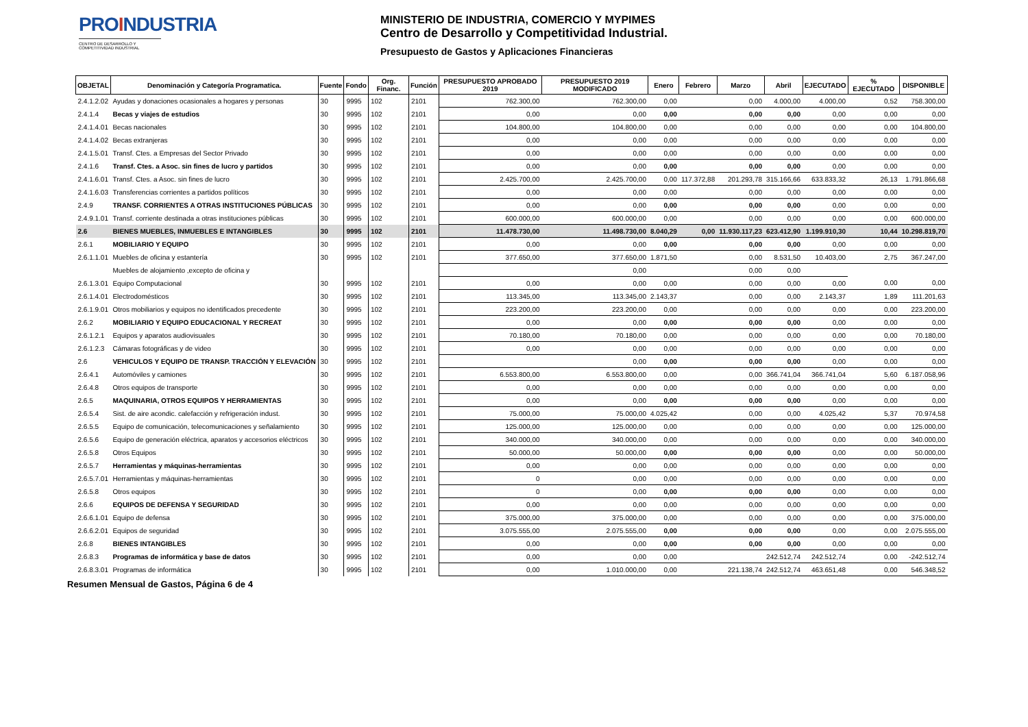PROINDUSTRIA
CENTRO DE DESARROLLO Y COMPETITIVIDAD INDUSTRIAL
MINISTERIO DE INDUSTRIA, COMERCIO Y MYPIMES
Centro de Desarrollo y Competitividad Industrial.
Presupuesto de Gastos y Aplicaciones Financieras
| OBJETAL | Denominación y Categoría Programatica. | Fuente | Fondo | Org. Financ. | Función | PRESUPUESTO APROBADO 2019 | PRESUPUESTO 2019 MODIFICADO | Enero | Febrero | Marzo | Abril | EJECUTADO | % EJECUTADO | DISPONIBLE |
| --- | --- | --- | --- | --- | --- | --- | --- | --- | --- | --- | --- | --- | --- | --- |
| 2.4.1.2.02 | Ayudas y donaciones ocasionales a hogares y personas | 30 | 9995 | 102 | 2101 | 762.300,00 | 762.300,00 | 0,00 | | 0,00 | 4.000,00 | 4.000,00 | 0,52 | 758.300,00 |
| 2.4.1.4 | Becas y viajes de estudios | 30 | 9995 | 102 | 2101 | 0,00 | 0,00 | 0,00 | | 0,00 | 0,00 | 0,00 | 0,00 | 0,00 |
| 2.4.1.4.01 | Becas nacionales | 30 | 9995 | 102 | 2101 | 104.800,00 | 104.800,00 | 0,00 | | 0,00 | 0,00 | 0,00 | 0,00 | 104.800,00 |
| 2.4.1.4.02 | Becas extranjeras | 30 | 9995 | 102 | 2101 | 0,00 | 0,00 | 0,00 | | 0,00 | 0,00 | 0,00 | 0,00 | 0,00 |
| 2.4.1.5.01 | Transf. Ctes. a Empresas del Sector Privado | 30 | 9995 | 102 | 2101 | 0,00 | 0,00 | 0,00 | | 0,00 | 0,00 | 0,00 | 0,00 | 0,00 |
| 2.4.1.6 | Transf. Ctes. a Asoc. sin fines de lucro y partidos | 30 | 9995 | 102 | 2101 | 0,00 | 0,00 | 0,00 | | 0,00 | 0,00 | 0,00 | 0,00 | 0,00 |
| 2.4.1.6.01 | Transf. Ctes. a Asoc. sin fines de lucro | 30 | 9995 | 102 | 2101 | 2.425.700,00 | 2.425.700,00 | 0,00 | 117.372,88 | 201.293,78 | 315.166,66 | 633.833,32 | 26,13 | 1.791.866,68 |
| 2.4.1.6.03 | Transferencias corrientes a partidos políticos | 30 | 9995 | 102 | 2101 | 0,00 | 0,00 | 0,00 | | 0,00 | 0,00 | 0,00 | 0,00 | 0,00 |
| 2.4.9 | TRANSF. CORRIENTES A OTRAS INSTITUCIONES PÚBLICAS | 30 | 9995 | 102 | 2101 | 0,00 | 0,00 | 0,00 | | 0,00 | 0,00 | 0,00 | 0,00 | 0,00 |
| 2.4.9.1.01 | Transf. corriente destinada a otras instituciones públicas | 30 | 9995 | 102 | 2101 | 600.000,00 | 600.000,00 | 0,00 | | 0,00 | 0,00 | 0,00 | 0,00 | 600.000,00 |
| 2.6 | BIENES MUEBLES, INMUEBLES E INTANGIBLES | 30 | 9995 | 102 | 2101 | 11.478.730,00 | 11.498.730,00 | 8.040,29 | 0,00 | 11.930.117,23 | 623.412,90 | 1.199.910,30 | 10,44 | 10.298.819,70 |
| 2.6.1 | MOBILIARIO Y EQUIPO | 30 | 9995 | 102 | 2101 | 0,00 | 0,00 | 0,00 | | 0,00 | 0,00 | 0,00 | 0,00 | 0,00 |
| 2.6.1.1.01 | Muebles de oficina y estantería | 30 | 9995 | 102 | 2101 | 377.650,00 | 377.650,00 | 1.871,50 | | 0,00 | 8.531,50 | 10.403,00 | 2,75 | 367.247,00 |
| | Muebles de alojamiento ,excepto de oficina y | | | | | | 0,00 | | | 0,00 | 0,00 | | | |
| 2.6.1.3.01 | Equipo Computacional | 30 | 9995 | 102 | 2101 | 0,00 | 0,00 | 0,00 | | 0,00 | 0,00 | 0,00 | 0,00 | 0,00 |
| 2.6.1.4.01 | Electrodomésticos | 30 | 9995 | 102 | 2101 | 113.345,00 | 113.345,00 | 2.143,37 | | 0,00 | 0,00 | 2.143,37 | 1,89 | 111.201,63 |
| 2.6.1.9.01 | Otros mobiliarios y equipos no identificados precedente | 30 | 9995 | 102 | 2101 | 223.200,00 | 223.200,00 | 0,00 | | 0,00 | 0,00 | 0,00 | 0,00 | 223.200,00 |
| 2.6.2 | MOBILIARIO Y EQUIPO EDUCACIONAL Y RECREAT | 30 | 9995 | 102 | 2101 | 0,00 | 0,00 | 0,00 | | 0,00 | 0,00 | 0,00 | 0,00 | 0,00 |
| 2.6.1.2.1 | Equipos y aparatos audiovisuales | 30 | 9995 | 102 | 2101 | 70.180,00 | 70.180,00 | 0,00 | | 0,00 | 0,00 | 0,00 | 0,00 | 70.180,00 |
| 2.6.1.2.3 | Cámaras fotográficas y de video | 30 | 9995 | 102 | 2101 | 0,00 | 0,00 | 0,00 | | 0,00 | 0,00 | 0,00 | 0,00 | 0,00 |
| 2.6 | VEHICULOS Y EQUIPO DE TRANSP. TRACCIÓN Y ELEVACIÓN | 30 | 9995 | 102 | 2101 | | 0,00 | 0,00 | | 0,00 | 0,00 | 0,00 | 0,00 | 0,00 |
| 2.6.4.1 | Automóviles y camiones | 30 | 9995 | 102 | 2101 | 6.553.800,00 | 6.553.800,00 | 0,00 | | 0,00 | 366.741,04 | 366.741,04 | 5,60 | 6.187.058,96 |
| 2.6.4.8 | Otros equipos de transporte | 30 | 9995 | 102 | 2101 | 0,00 | 0,00 | 0,00 | | 0,00 | 0,00 | 0,00 | 0,00 | 0,00 |
| 2.6.5 | MAQUINARIA, OTROS EQUIPOS Y HERRAMIENTAS | 30 | 9995 | 102 | 2101 | 0,00 | 0,00 | 0,00 | | 0,00 | 0,00 | 0,00 | 0,00 | 0,00 |
| 2.6.5.4 | Sist. de aire acondic. calefacción y refrigeración indust. | 30 | 9995 | 102 | 2101 | 75.000,00 | 75.000,00 | 4.025,42 | | 0,00 | 0,00 | 4.025,42 | 5,37 | 70.974,58 |
| 2.6.5.5 | Equipo de comunicación, telecomunicaciones y señalamiento | 30 | 9995 | 102 | 2101 | 125.000,00 | 125.000,00 | 0,00 | | 0,00 | 0,00 | 0,00 | 0,00 | 125.000,00 |
| 2.6.5.6 | Equipo de generación eléctrica, aparatos y accesorios eléctricos | 30 | 9995 | 102 | 2101 | 340.000,00 | 340.000,00 | 0,00 | | 0,00 | 0,00 | 0,00 | 0,00 | 340.000,00 |
| 2.6.5.8 | Otros Equipos | 30 | 9995 | 102 | 2101 | 50.000,00 | 50.000,00 | 0,00 | | 0,00 | 0,00 | 0,00 | 0,00 | 50.000,00 |
| 2.6.5.7 | Herramientas y máquinas-herramientas | 30 | 9995 | 102 | 2101 | 0,00 | 0,00 | 0,00 | | 0,00 | 0,00 | 0,00 | 0,00 | 0,00 |
| 2.6.5.7.01 | Herramientas y máquinas-herramientas | 30 | 9995 | 102 | 2101 | 0 | 0,00 | 0,00 | | 0,00 | 0,00 | 0,00 | 0,00 | 0,00 |
| 2.6.5.8 | Otros equipos | 30 | 9995 | 102 | 2101 | 0 | 0,00 | 0,00 | | 0,00 | 0,00 | 0,00 | 0,00 | 0,00 |
| 2.6.6 | EQUIPOS DE DEFENSA Y SEGURIDAD | 30 | 9995 | 102 | 2101 | 0,00 | 0,00 | 0,00 | | 0,00 | 0,00 | 0,00 | 0,00 | 0,00 |
| 2.6.6.1.01 | Equipo de defensa | 30 | 9995 | 102 | 2101 | 375.000,00 | 375.000,00 | 0,00 | | 0,00 | 0,00 | 0,00 | 0,00 | 375.000,00 |
| 2.6.6.2.01 | Equipos de seguridad | 30 | 9995 | 102 | 2101 | 3.075.555,00 | 2.075.555,00 | 0,00 | | 0,00 | 0,00 | 0,00 | 0,00 | 2.075.555,00 |
| 2.6.8 | BIENES INTANGIBLES | 30 | 9995 | 102 | 2101 | 0,00 | 0,00 | 0,00 | | 0,00 | 0,00 | 0,00 | 0,00 | 0,00 |
| 2.6.8.3 | Programas de informática y base de datos | 30 | 9995 | 102 | 2101 | 0,00 | 0,00 | 0,00 | | | 242.512,74 | 242.512,74 | 0,00 | -242.512,74 |
| 2.6.8.3.01 | Programas de informática | 30 | 9995 | 102 | 2101 | 0,00 | 1.010.000,00 | 0,00 | | 221.138,74 | 242.512,74 | 463.651,48 | 0,00 | 546.348,52 |
Resumen Mensual de Gastos, Página 6 de 4